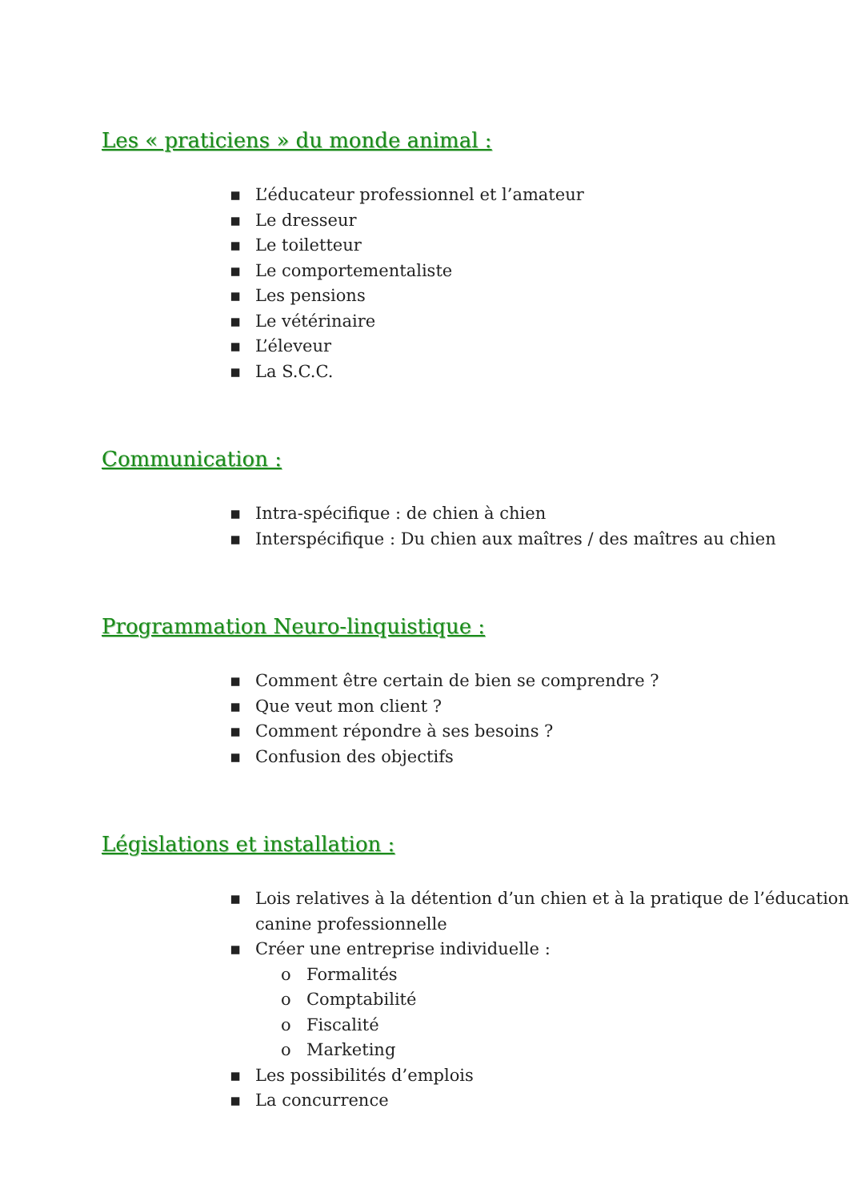Les « praticiens » du monde animal :
▪ L’éducateur professionnel et l’amateur
▪ Le dresseur
▪ Le toiletteur
▪ Le comportementaliste
▪ Les pensions
▪ Le vétérinaire
▪ L’éleveur
▪ La S.C.C.
Communication :
▪ Intra-spécifique : de chien à chien
▪ Interspécifique : Du chien aux maîtres / des maîtres au chien
Programmation Neuro-linquistique :
▪ Comment être certain de bien se comprendre ?
▪ Que veut mon client ?
▪ Comment répondre à ses besoins ?
▪ Confusion des objectifs
Législations et installation :
▪ Lois relatives à la détention d’un chien et à la pratique de l’éducation canine professionnelle
▪ Créer une entreprise individuelle :
o Formalités
o Comptabilité
o Fiscalité
o Marketing
▪ Les possibilités d’emplois
▪ La concurrence